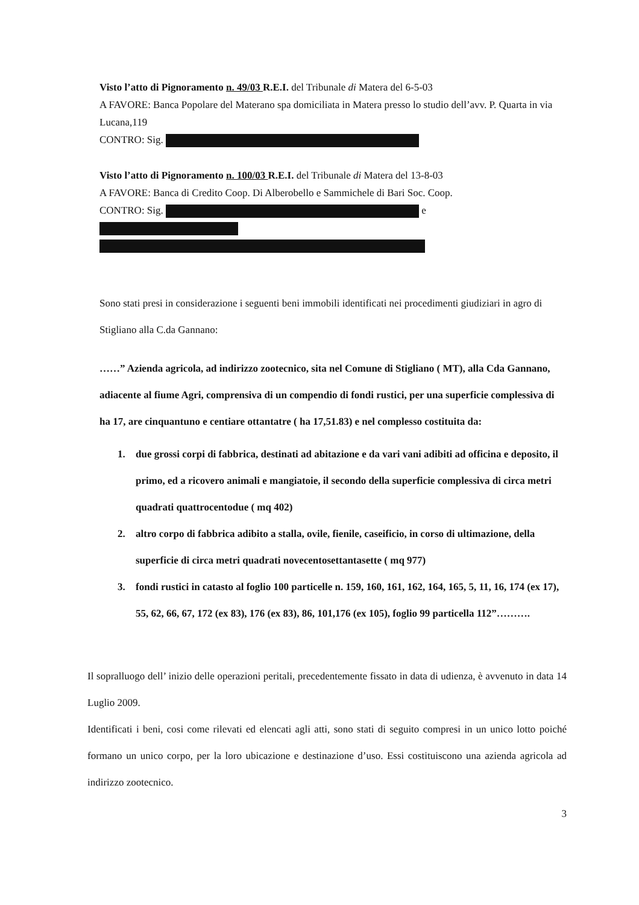Visto l’atto di Pignoramento n. 49/03 R.E.I. del Tribunale di Matera del 6-5-03
A FAVORE: Banca Popolare del Materano spa domiciliata in Matera presso lo studio dell’avv. P. Quarta in via Lucana,119
CONTRO: Sig.
Visto l’atto di Pignoramento n. 100/03 R.E.I. del Tribunale di Matera del 13-8-03
A FAVORE: Banca di Credito Coop. Di Alberobello e Sammichele di Bari Soc. Coop.
CONTRO: Sig. e
Sono stati presi in considerazione i seguenti beni immobili identificati nei procedimenti giudiziari in agro di Stigliano alla C.da Gannano:
……” Azienda agricola, ad indirizzo zootecnico, sita nel Comune di Stigliano ( MT), alla Cda Gannano, adiacente al fiume Agri, comprensiva di un compendio di fondi rustici, per una superficie complessiva di ha 17, are cinquantuno e centiare ottantatre ( ha 17,51.83) e nel complesso costituita da:
1. due grossi corpi di fabbrica, destinati ad abitazione e da vari vani adibiti ad officina e deposito, il primo, ed a ricovero animali e mangiatoie, il secondo della superficie complessiva di circa metri quadrati quattrocentodue ( mq 402)
2. altro corpo di fabbrica adibito a stalla, ovile, fienile, caseificio, in corso di ultimazione, della superficie di circa metri quadrati novecentosettantasette ( mq 977)
3. fondi rustici in catasto al foglio 100 particelle n. 159, 160, 161, 162, 164, 165, 5, 11, 16, 174 (ex 17), 55, 62, 66, 67, 172 (ex 83), 176 (ex 83), 86, 101,176 (ex 105), foglio 99 particella 112”……….
Il sopralluogo dell’ inizio delle operazioni peritali, precedentemente fissato in data di udienza, è avvenuto in data 14 Luglio 2009.
Identificati i beni, cosi come rilevati ed elencati agli atti, sono stati di seguito compresi in un unico lotto poiché formano un unico corpo, per la loro ubicazione e destinazione d’uso. Essi costituiscono una azienda agricola ad indirizzo zootecnico.
3